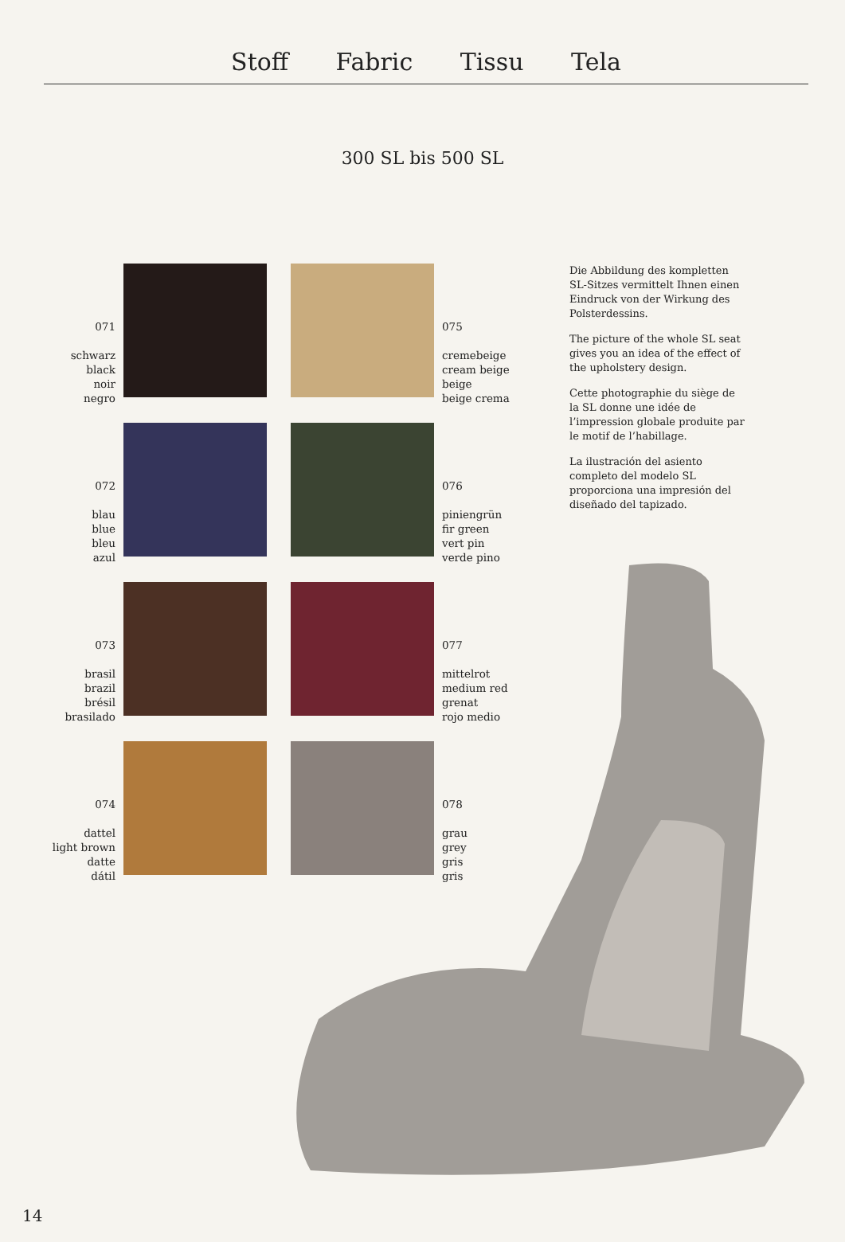Stoff Fabric Tissu Tela
300 SL bis 500 SL
071
schwarz
black
noir
negro
075
cremebeige
cream beige
beige
beige crema
072
blau
blue
bleu
azul
076
piniengrün
fir green
vert pin
verde pino
073
brasil
brazil
brésil
brasilado
077
mittelrot
medium red
grenat
rojo medio
074
dattel
light brown
datte
dátil
078
grau
grey
gris
gris
Die Abbildung des kompletten SL-Sitzes vermittelt Ihnen einen Eindruck von der Wirkung des Polsterdessins.
The picture of the whole SL seat gives you an idea of the effect of the upholstery design.
Cette photographie du siège de la SL donne une idée de l’impression globale produite par le motif de l’habillage.
La ilustración del asiento completo del modelo SL proporciona una impresión del diseñado del tapizado.
14